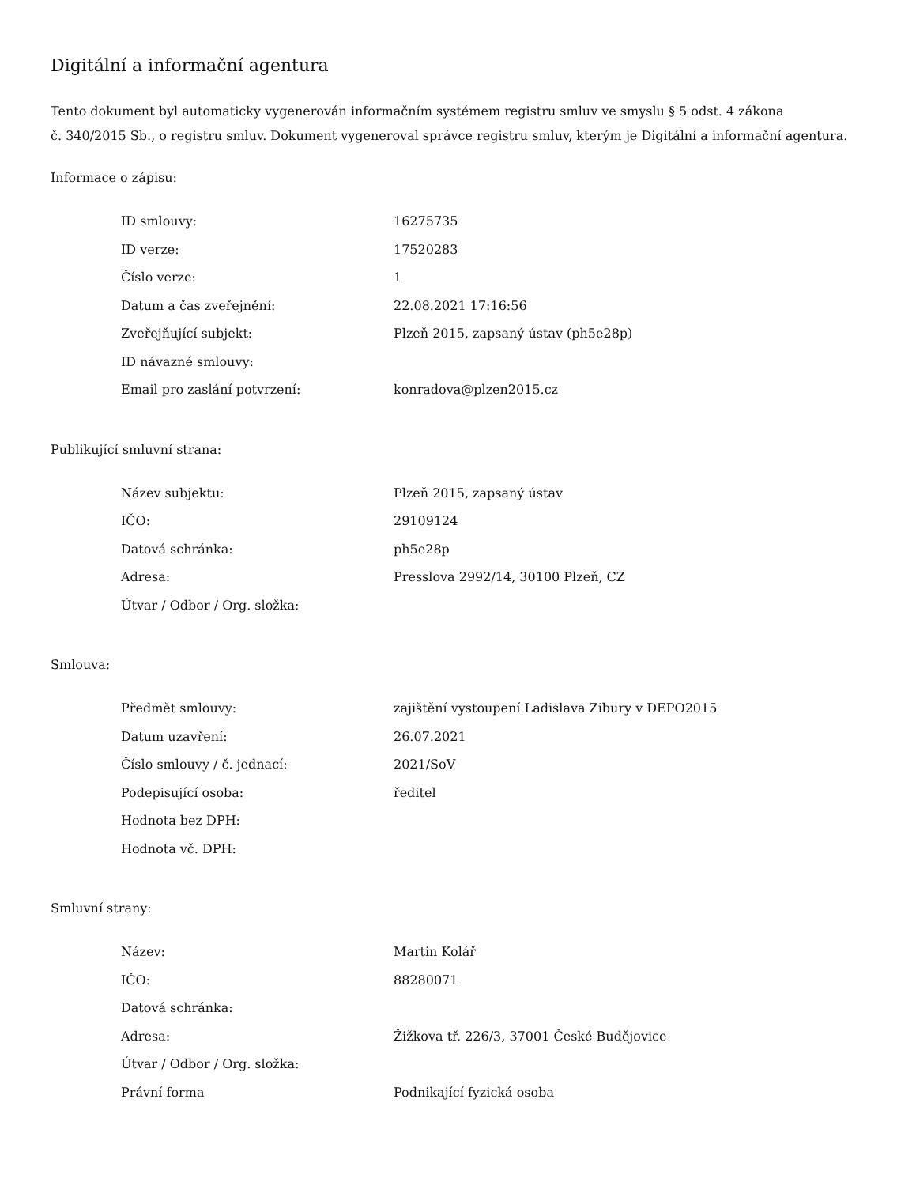Digitální a informační agentura
Tento dokument byl automaticky vygenerován informačním systémem registru smluv ve smyslu § 5 odst. 4 zákona
č. 340/2015 Sb., o registru smluv. Dokument vygeneroval správce registru smluv, kterým je Digitální a informační agentura.
Informace o zápisu:
| ID smlouvy: | 16275735 |
| ID verze: | 17520283 |
| Číslo verze: | 1 |
| Datum a čas zveřejnění: | 22.08.2021 17:16:56 |
| Zveřejňující subjekt: | Plzeň 2015, zapsaný ústav (ph5e28p) |
| ID návazné smlouvy: | |
| Email pro zaslání potvrzení: | konradova@plzen2015.cz |
Publikující smluvní strana:
| Název subjektu: | Plzeň 2015, zapsaný ústav |
| IČO: | 29109124 |
| Datová schránka: | ph5e28p |
| Adresa: | Presslova 2992/14, 30100 Plzeň, CZ |
| Útvar / Odbor / Org. složka: | |
Smlouva:
| Předmět smlouvy: | zajištění vystoupení Ladislava Zibury v DEPO2015 |
| Datum uzavření: | 26.07.2021 |
| Číslo smlouvy / č. jednací: | 2021/SoV |
| Podepisující osoba: | ředitel |
| Hodnota bez DPH: | |
| Hodnota vč. DPH: | |
Smluvní strany:
| Název: | Martin Kolář |
| IČO: | 88280071 |
| Datová schránka: | |
| Adresa: | Žižkova tř. 226/3, 37001 České Budějovice |
| Útvar / Odbor / Org. složka: | |
| Právní forma | Podnikající fyzická osoba |